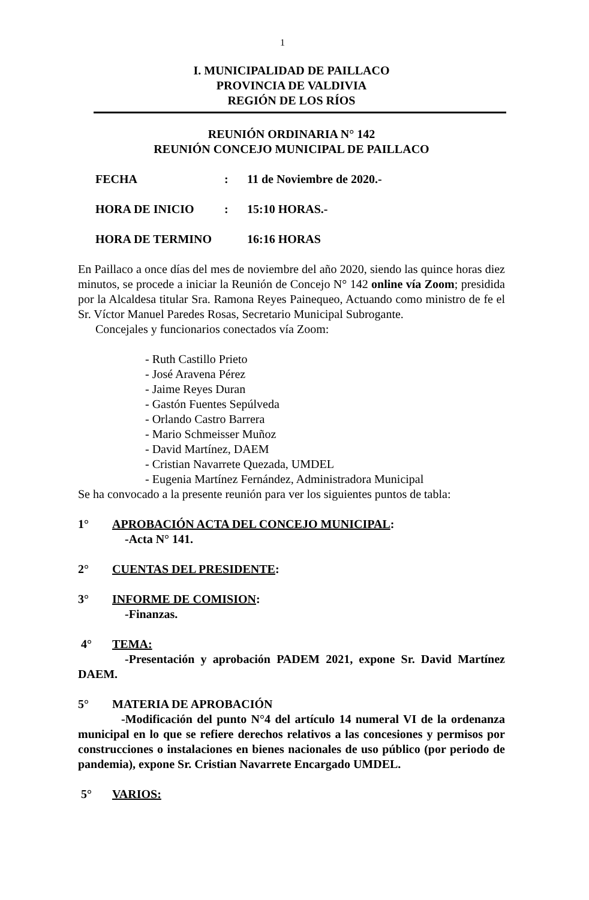1
I. MUNICIPALIDAD DE PAILLACO
PROVINCIA DE VALDIVIA
REGIÓN DE LOS RÍOS
REUNIÓN ORDINARIA N° 142
REUNIÓN CONCEJO MUNICIPAL DE PAILLACO
FECHA: 11 de Noviembre de 2020.-
HORA DE INICIO: 15:10 HORAS.-
HORA DE TERMINO 16:16 HORAS
En Paillaco a once días del mes de noviembre del año 2020, siendo las quince horas diez minutos, se procede a iniciar la Reunión de Concejo N° 142 online vía Zoom; presidida por la Alcaldesa titular Sra. Ramona Reyes Painequeo, Actuando como ministro de fe el Sr. Víctor Manuel Paredes Rosas, Secretario Municipal Subrogante.
Concejales y funcionarios conectados vía Zoom:
- Ruth Castillo Prieto
- José Aravena Pérez
- Jaime Reyes Duran
- Gastón Fuentes Sepúlveda
- Orlando Castro Barrera
- Mario Schmeisser Muñoz
- David Martínez, DAEM
- Cristian Navarrete Quezada, UMDEL
- Eugenia Martínez Fernández, Administradora Municipal
Se ha convocado a la presente reunión para ver los siguientes puntos de tabla:
1° APROBACIÓN ACTA DEL CONCEJO MUNICIPAL:
-Acta N° 141.
2° CUENTAS DEL PRESIDENTE:
3° INFORME DE COMISION:
-Finanzas.
4° TEMA:
-Presentación y aprobación PADEM 2021, expone Sr. David Martínez DAEM.
5° MATERIA DE APROBACIÓN
-Modificación del punto N°4 del artículo 14 numeral VI de la ordenanza municipal en lo que se refiere derechos relativos a las concesiones y permisos por construcciones o instalaciones en bienes nacionales de uso público (por periodo de pandemia), expone Sr. Cristian Navarrete Encargado UMDEL.
5° VARIOS: